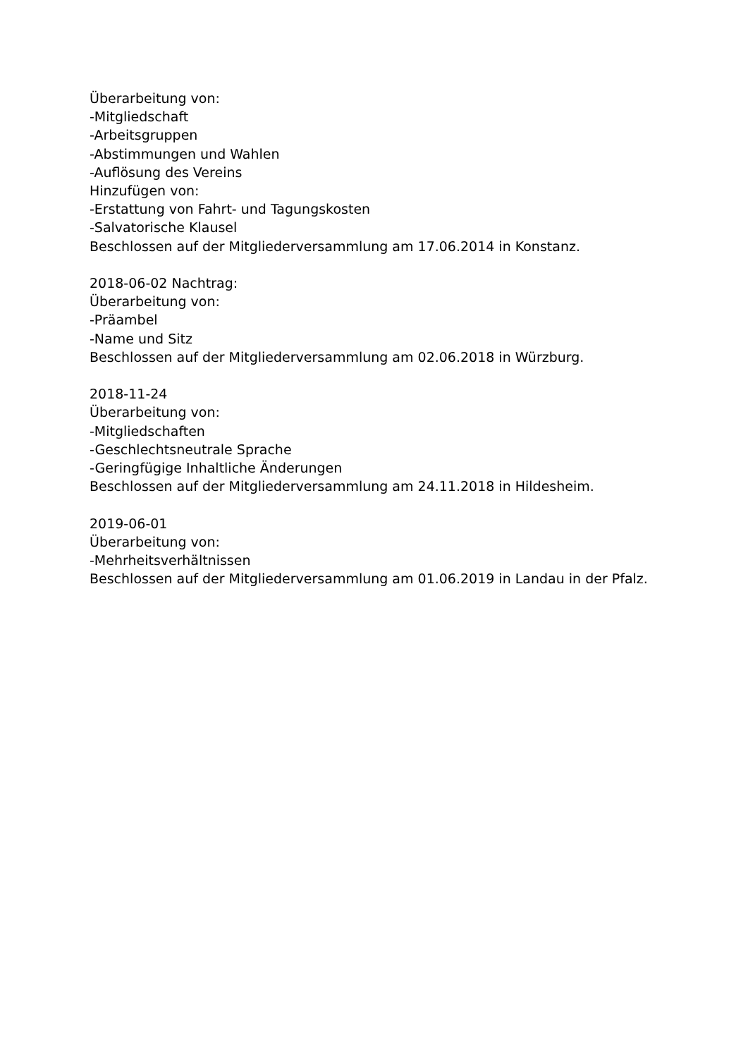Überarbeitung von:
-Mitgliedschaft
-Arbeitsgruppen
-Abstimmungen und Wahlen
-Auflösung des Vereins
Hinzufügen von:
-Erstattung von Fahrt- und Tagungskosten
-Salvatorische Klausel
Beschlossen auf der Mitgliederversammlung am 17.06.2014 in Konstanz.
2018-06-02 Nachtrag:
Überarbeitung von:
-Präambel
-Name und Sitz
Beschlossen auf der Mitgliederversammlung am 02.06.2018 in Würzburg.
2018-11-24
Überarbeitung von:
-Mitgliedschaften
-Geschlechtsneutrale Sprache
-Geringfügige Inhaltliche Änderungen
Beschlossen auf der Mitgliederversammlung am 24.11.2018 in Hildesheim.
2019-06-01
Überarbeitung von:
-Mehrheitsverhältnissen
Beschlossen auf der Mitgliederversammlung am 01.06.2019 in Landau in der Pfalz.